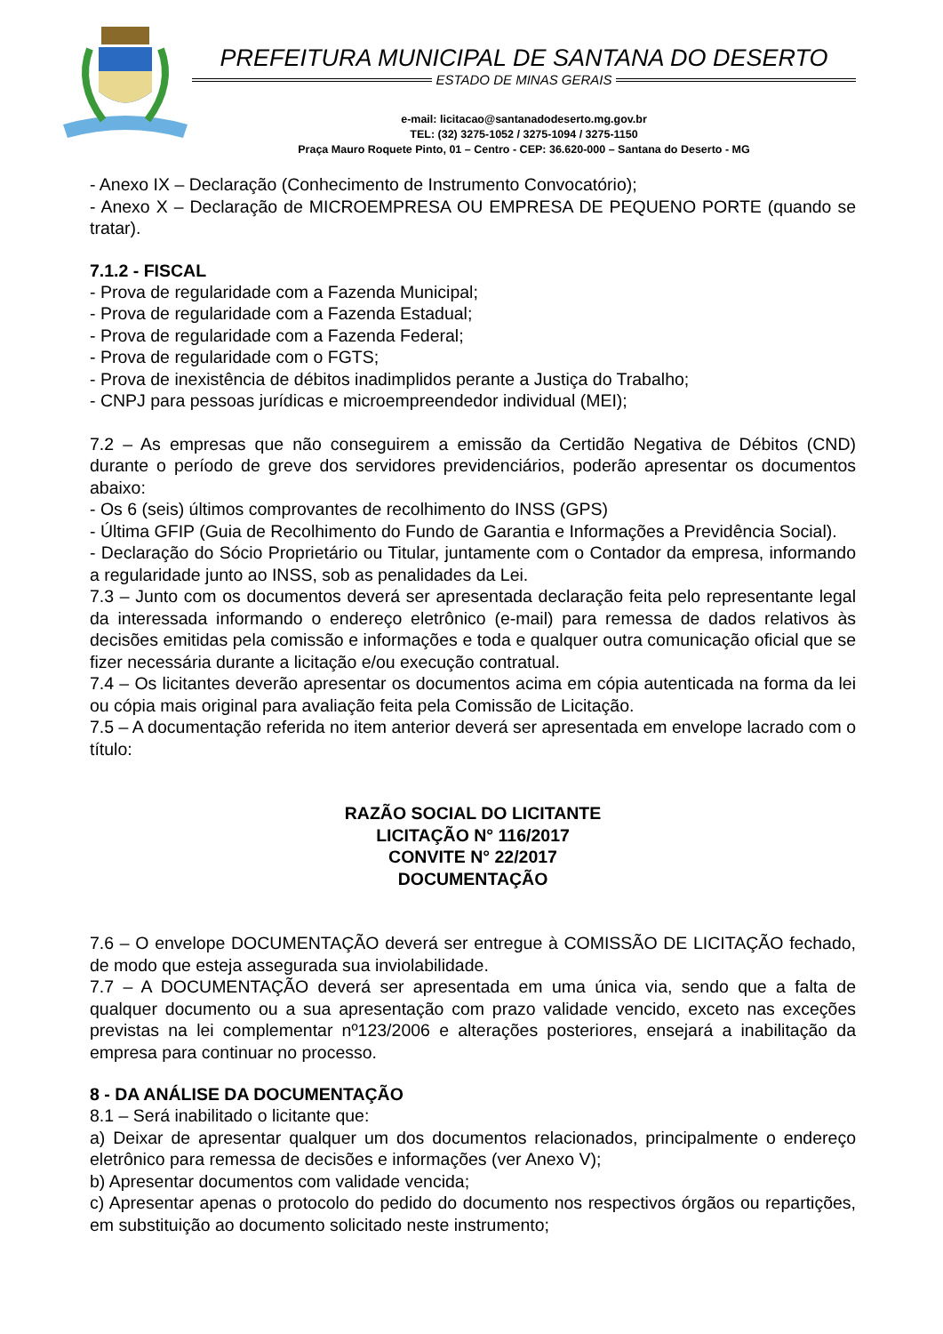PREFEITURA MUNICIPAL DE SANTANA DO DESERTO
ESTADO DE MINAS GERAIS
e-mail: licitacao@santanadodeserto.mg.gov.br
TEL: (32) 3275-1052 / 3275-1094 / 3275-1150
Praça Mauro Roquete Pinto, 01 – Centro - CEP: 36.620-000 – Santana do Deserto - MG
- Anexo IX – Declaração (Conhecimento de Instrumento Convocatório);
- Anexo X – Declaração de MICROEMPRESA OU EMPRESA DE PEQUENO PORTE (quando se tratar).
7.1.2 - FISCAL
- Prova de regularidade com a Fazenda Municipal;
- Prova de regularidade com a Fazenda Estadual;
- Prova de regularidade com a Fazenda Federal;
- Prova de regularidade com o FGTS;
- Prova de inexistência de débitos inadimplidos perante a Justiça do Trabalho;
- CNPJ para pessoas jurídicas e microempreendedor individual (MEI);
7.2 – As empresas que não conseguirem a emissão da Certidão Negativa de Débitos (CND) durante o período de greve dos servidores previdenciários, poderão apresentar os documentos abaixo:
- Os 6 (seis) últimos comprovantes de recolhimento do INSS (GPS)
- Última GFIP (Guia de Recolhimento do Fundo de Garantia e Informações a Previdência Social).
- Declaração do Sócio Proprietário ou Titular, juntamente com o Contador da empresa, informando a regularidade junto ao INSS, sob as penalidades da Lei.
7.3 – Junto com os documentos deverá ser apresentada declaração feita pelo representante legal da interessada informando o endereço eletrônico (e-mail) para remessa de dados relativos às decisões emitidas pela comissão e informações e toda e qualquer outra comunicação oficial que se fizer necessária durante a licitação e/ou execução contratual.
7.4 – Os licitantes deverão apresentar os documentos acima em cópia autenticada na forma da lei ou cópia mais original para avaliação feita pela Comissão de Licitação.
7.5 – A documentação referida no item anterior deverá ser apresentada em envelope lacrado com o título:
RAZÃO SOCIAL DO LICITANTE
LICITAÇÃO N° 116/2017
CONVITE N° 22/2017
DOCUMENTAÇÃO
7.6 – O envelope DOCUMENTAÇÃO deverá ser entregue à COMISSÃO DE LICITAÇÃO fechado, de modo que esteja assegurada sua inviolabilidade.
7.7 – A DOCUMENTAÇÃO deverá ser apresentada em uma única via, sendo que a falta de qualquer documento ou a sua apresentação com prazo validade vencido, exceto nas exceções previstas na lei complementar nº123/2006 e alterações posteriores, ensejará a inabilitação da empresa para continuar no processo.
8 - DA ANÁLISE DA DOCUMENTAÇÃO
8.1 – Será inabilitado o licitante que:
a) Deixar de apresentar qualquer um dos documentos relacionados, principalmente o endereço eletrônico para remessa de decisões e informações (ver Anexo V);
b) Apresentar documentos com validade vencida;
c) Apresentar apenas o protocolo do pedido do documento nos respectivos órgãos ou repartições, em substituição ao documento solicitado neste instrumento;